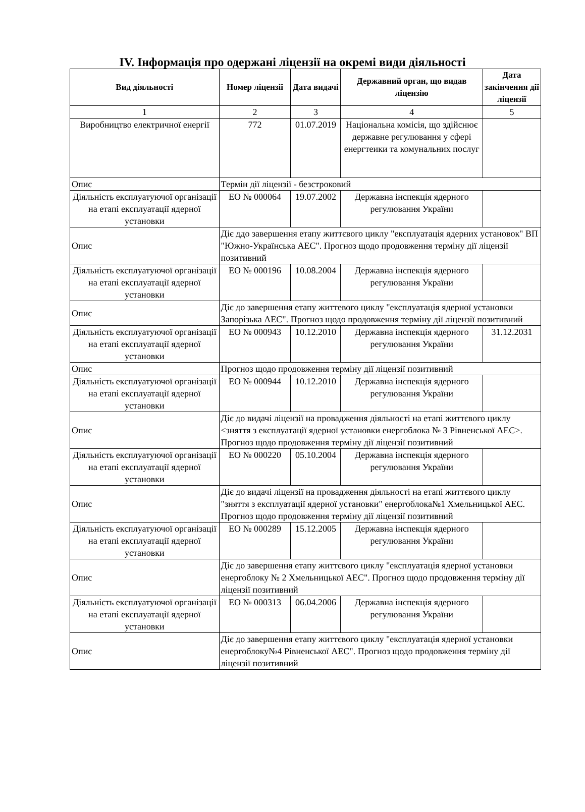IV. Інформація про одержані ліцензії на окремі види діяльності
| Вид діяльності | Номер ліцензії | Дата видачі | Державний орган, що видав ліцензію | Дата закінчення дії ліцензії |
| --- | --- | --- | --- | --- |
| 1 | 2 | 3 | 4 | 5 |
| Виробництво електричної енергії | 772 | 01.07.2019 | Національна комісія, що здійснює державне регулювання у сфері енергтеики та комунальних послуг | |
| Опис | Термін дії ліцензії - безстроковий | | | |
| Діяльність експлуатуючої організації на етапі експлуатації ядерної установки | ЕО № 000064 | 19.07.2002 | Державна інспекція ядерного регулювання України | |
| Опис | Діє ддо завершення етапу життєвого циклу "експлуатація ядерних установок" ВП "Южно-Українська АЕС". Прогноз щодо продовження терміну дії ліцензії позитивний | | | |
| Діяльність експлуатуючої організації на етапі експлуатації ядерної установки | ЕО № 000196 | 10.08.2004 | Державна інспекція ядерного регулювання України | |
| Опис | Діє до завершення етапу життевого циклу "експлуатація ядерної установки Запорізька АЕС". Прогноз щодо продовження терміну дії ліцензії позитивний | | | |
| Діяльність експлуатуючої організації на етапі експлуатації ядерної установки | ЕО № 000943 | 10.12.2010 | Державна інспекція ядерного регулювання України | 31.12.2031 |
| Опис | Прогноз щодо продовження терміну дії ліцензії позитивний | | | |
| Діяльність експлуатуючої організації на етапі експлуатації ядерної установки | ЕО № 000944 | 10.12.2010 | Державна інспекція ядерного регулювання України | |
| Опис | Діє до видачі ліцензії на провадження діяльності на етапі життєвого циклу <зняття з експлуатації ядерної установки енергоблока № 3 Рівненської АЕС>. Прогноз щодо продовження терміну дії ліцензії позитивний | | | |
| Діяльність експлуатуючої організації на етапі експлуатації ядерної установки | ЕО № 000220 | 05.10.2004 | Державна інспекція ядерного регулювання України | |
| Опис | Діє до видачі ліцензії на провадження діяльності на етапі життєвого циклу "зняття з експлуатації ядерної установки" енергоблока№1 Хмельницької АЕС. Прогноз щодо продовження терміну дії ліцензії позитивний | | | |
| Діяльність експлуатуючої організації на етапі експлуатації ядерної установки | ЕО № 000289 | 15.12.2005 | Державна інспекція ядерного регулювання України | |
| Опис | Діє до завершення етапу життєвого циклу "експлуатація ядерної установки енергоблоку № 2 Хмельницької АЕС". Прогноз щодо продовження терміну дії ліцензії позитивний | | | |
| Діяльність експлуатуючої організації на етапі експлуатації ядерної установки | ЕО № 000313 | 06.04.2006 | Державна інспекція ядерного регулювання України | |
| Опис | Діє до завершення етапу життєвого циклу "експлуатація ядерної установки енергоблоку№4 Рівненської АЕС". Прогноз щодо продовження терміну дії ліцензії позитивний | | | |